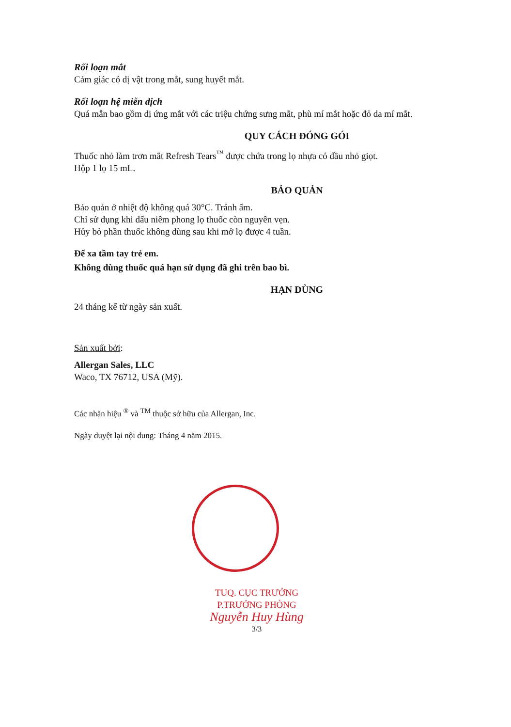Rối loạn mắt
Cảm giác có dị vật trong mắt, sung huyết mắt.
Rối loạn hệ miễn dịch
Quá mẫn bao gồm dị ứng mắt với các triệu chứng sưng mắt, phù mí mắt hoặc đỏ da mí mắt.
QUY CÁCH ĐÓNG GÓI
Thuốc nhỏ làm trơn mắt Refresh Tears<sup>™</sup> được chứa trong lọ nhựa có đầu nhỏ giọt.
Hộp 1 lọ 15 mL.
BẢO QUẢN
Bảo quản ở nhiệt độ không quá 30°C. Tránh ẩm.
Chỉ sử dụng khi dấu niêm phong lọ thuốc còn nguyên vẹn.
Hủy bỏ phần thuốc không dùng sau khi mở lọ được 4 tuần.
Để xa tầm tay trẻ em.
Không dùng thuốc quá hạn sử dụng đã ghi trên bao bì.
HẠN DÙNG
24 tháng kể từ ngày sản xuất.
Sản xuất bởi:
Allergan Sales, LLC
Waco, TX 76712, USA (Mỹ).
Các nhãn hiệu <sup>®</sup> và <sup>TM</sup> thuộc sở hữu của Allergan, Inc.
Ngày duyệt lại nội dung: Tháng 4 năm 2015.
TUQ. CỤC TRƯỞNG
P.TRƯỞNG PHÒNG
Nguyễn Huy Hùng
3/3